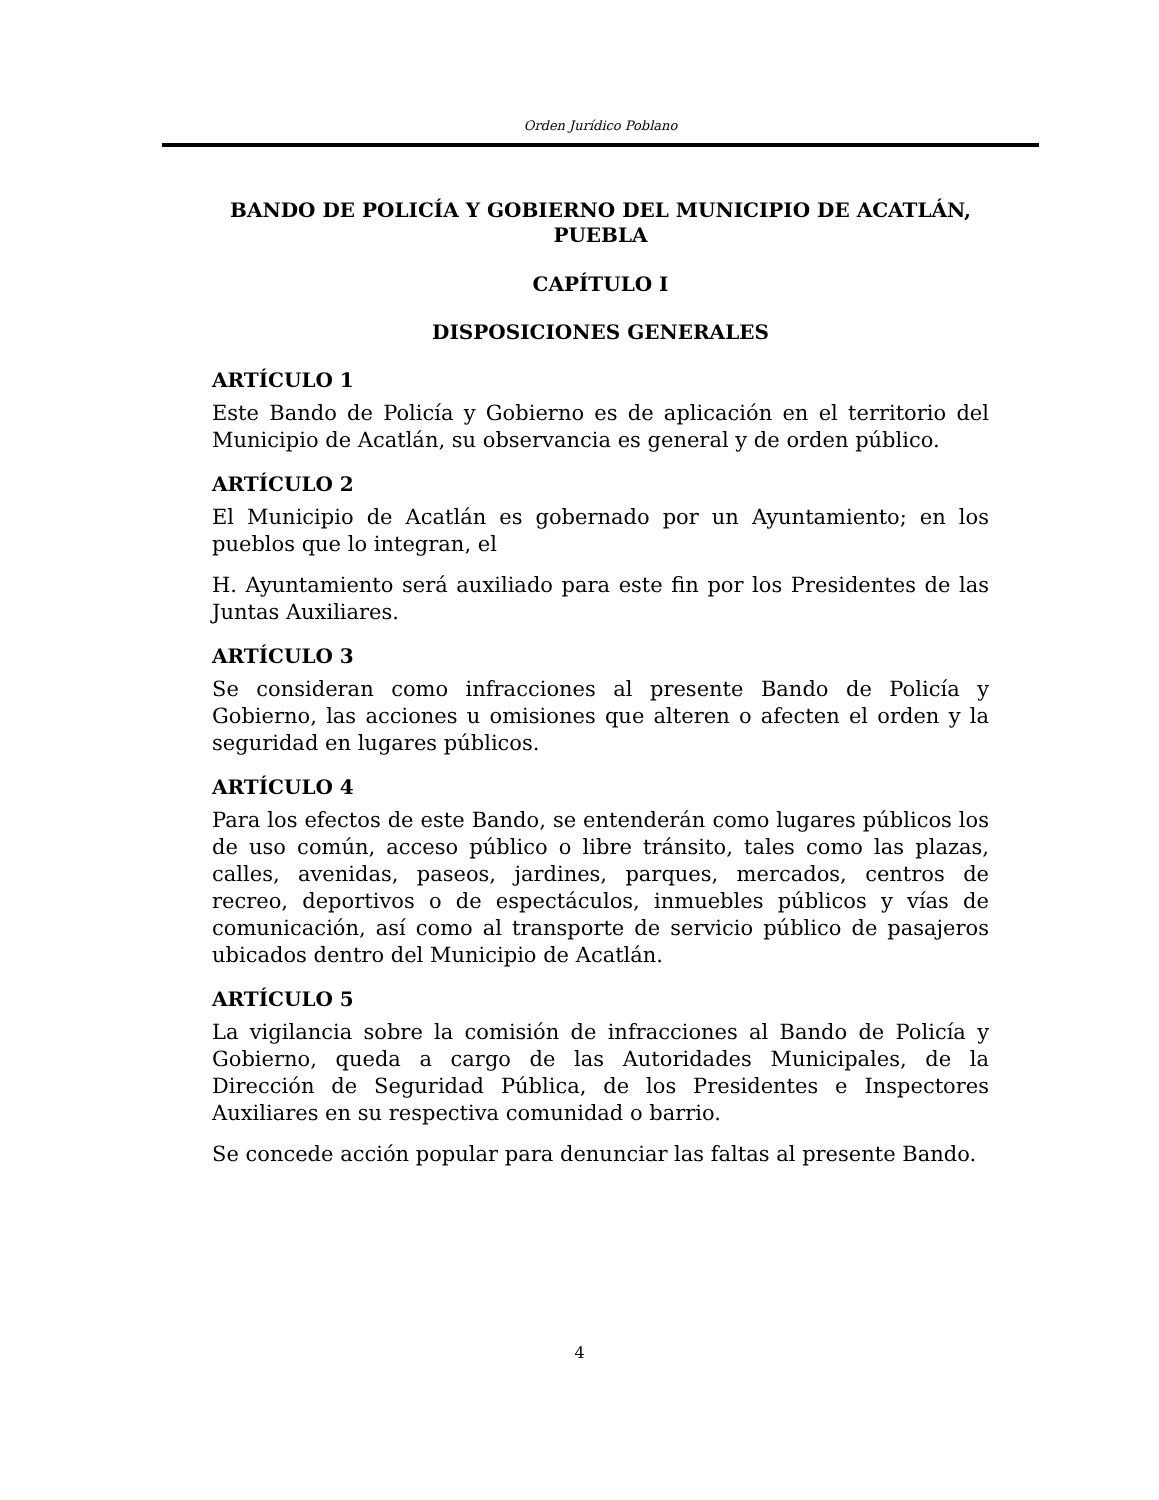Orden Jurídico Poblano
BANDO DE POLICÍA Y GOBIERNO DEL MUNICIPIO DE ACATLÁN, PUEBLA
CAPÍTULO I
DISPOSICIONES GENERALES
ARTÍCULO 1
Este Bando de Policía y Gobierno es de aplicación en el territorio del Municipio de Acatlán, su observancia es general y de orden público.
ARTÍCULO 2
El Municipio de Acatlán es gobernado por un Ayuntamiento; en los pueblos que lo integran, el
H. Ayuntamiento será auxiliado para este fin por los Presidentes de las Juntas Auxiliares.
ARTÍCULO 3
Se consideran como infracciones al presente Bando de Policía y Gobierno, las acciones u omisiones que alteren o afecten el orden y la seguridad en lugares públicos.
ARTÍCULO 4
Para los efectos de este Bando, se entenderán como lugares públicos los de uso común, acceso público o libre tránsito, tales como las plazas, calles, avenidas, paseos, jardines, parques, mercados, centros de recreo, deportivos o de espectáculos, inmuebles públicos y vías de comunicación, así como al transporte de servicio público de pasajeros ubicados dentro del Municipio de Acatlán.
ARTÍCULO 5
La vigilancia sobre la comisión de infracciones al Bando de Policía y Gobierno, queda a cargo de las Autoridades Municipales, de la Dirección de Seguridad Pública, de los Presidentes e Inspectores Auxiliares en su respectiva comunidad o barrio.
Se concede acción popular para denunciar las faltas al presente Bando.
4